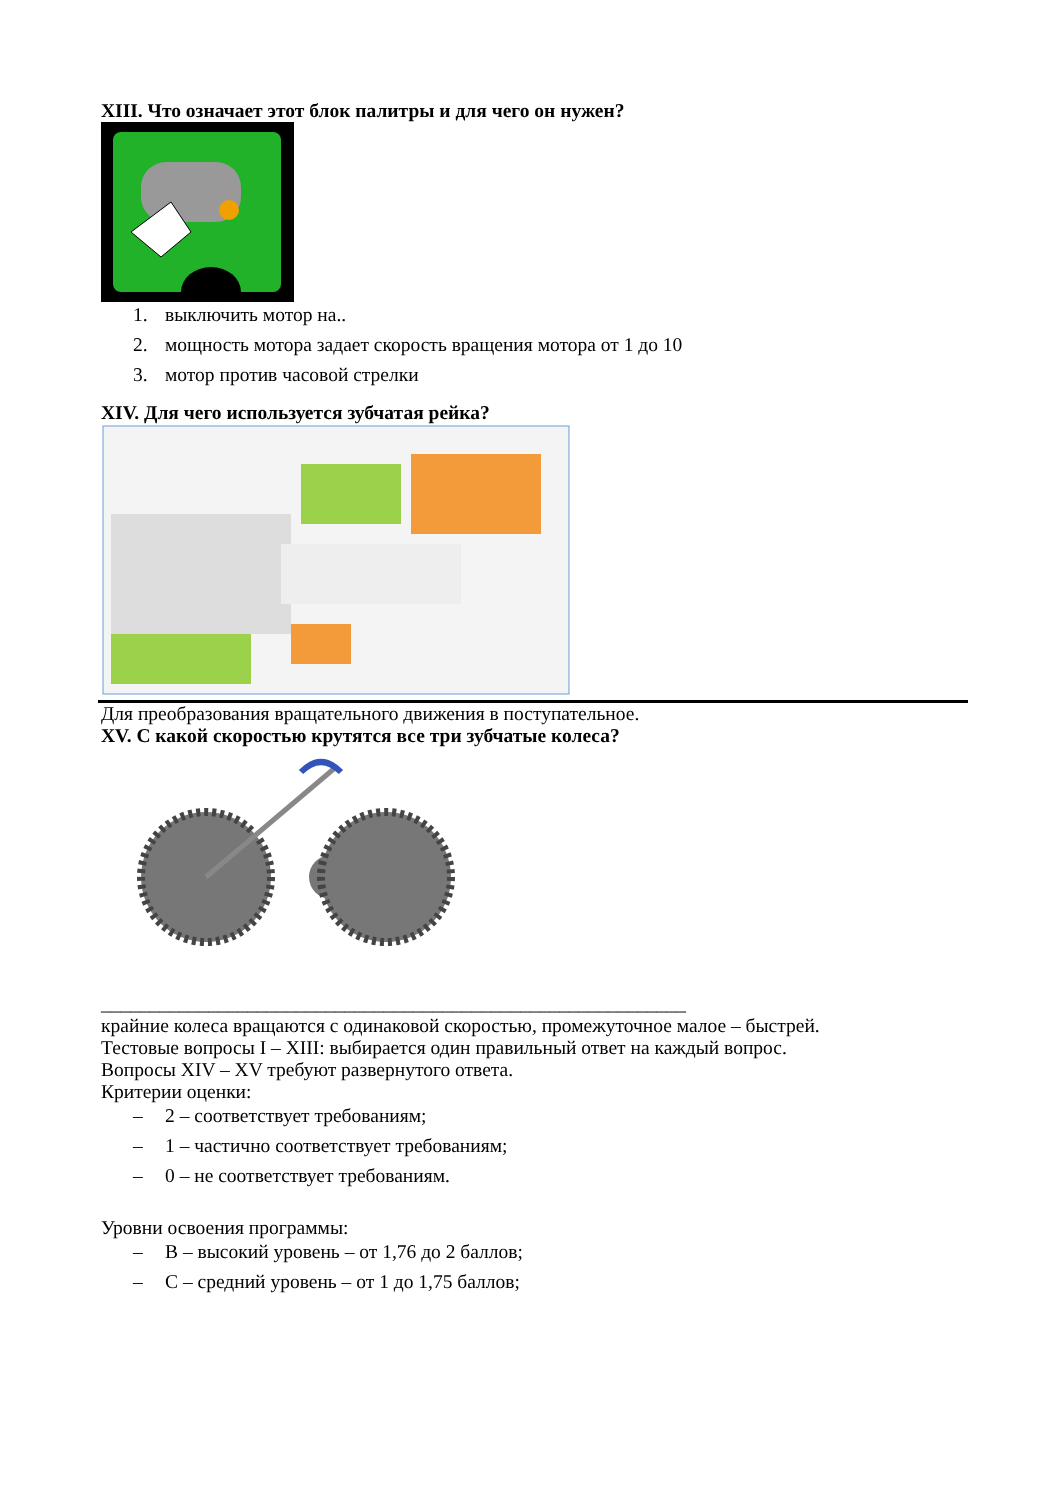XIII. Что означает этот блок палитры и для чего он нужен?
1. выключить мотор на..
2. мощность мотора задает скорость вращения мотора от 1 до 10
3. мотор против часовой стрелки
XIV. Для чего используется зубчатая рейка?
Для преобразования вращательного движения в поступательное.
XV. С какой скоростью крутятся все три зубчатые колеса?
____________________________________________________________
крайние колеса вращаются с одинаковой скоростью, промежуточное малое – быстрей.
Тестовые вопросы I – XIII: выбирается один правильный ответ на каждый вопрос.
Вопросы XIV – XV требуют развернутого ответа.
Критерии оценки:
– 2 – соответствует требованиям;
– 1 – частично соответствует требованиям;
– 0 – не соответствует требованиям.
Уровни освоения программы:
– В – высокий уровень – от 1,76 до 2 баллов;
– С – средний уровень – от 1 до 1,75 баллов;